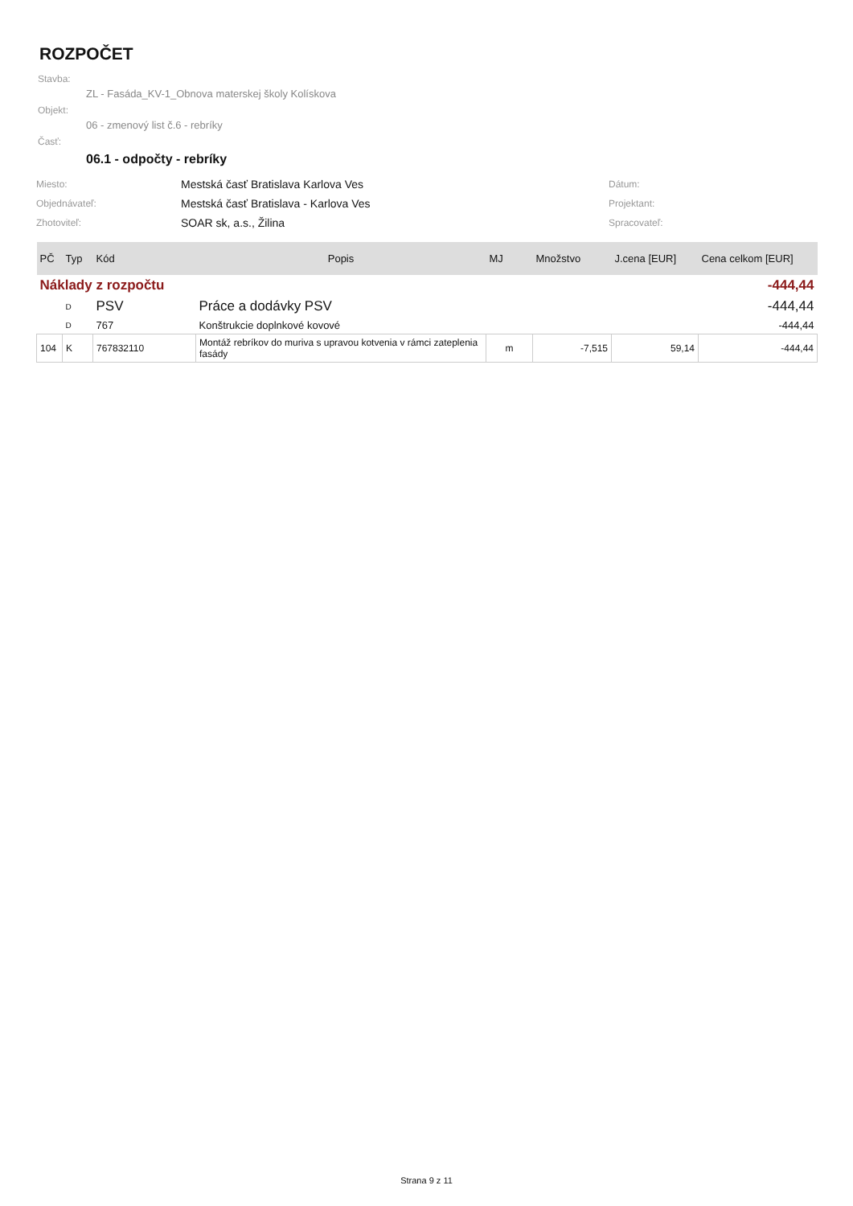ROZPOČET
Stavba:
ZL - Fasáda_KV-1_Obnova materskej školy Kolískova
Objekt:
06 - zmenový list č.6 - rebríky
Časť:
06.1 - odpočty - rebríky
| Miesto: | Mestská časť Bratislava Karlova Ves | Dátum: |
| Objednávateľ: | Mestská časť Bratislava - Karlova Ves | Projektant: |
| Zhotoviteľ: | SOAR sk, a.s., Žilina | Spracovateľ: |
| PČ | Typ | Kód | Popis | MJ | Množstvo | J.cena [EUR] | Cena celkom [EUR] |
| --- | --- | --- | --- | --- | --- | --- | --- |
| Náklady z rozpočtu | | | | | | | -444,44 |
| | D | PSV | Práce a dodávky PSV | | | | -444,44 |
| | D | 767 | Konštrukcie doplnkové kovové | | | | -444,44 |
| 104 | K | 767832110 | Montáž rebríkov do muriva s upravou kotvenia v rámci zateplenia fasády | m | -7,515 | 59,14 | -444,44 |
Strana 9 z 11